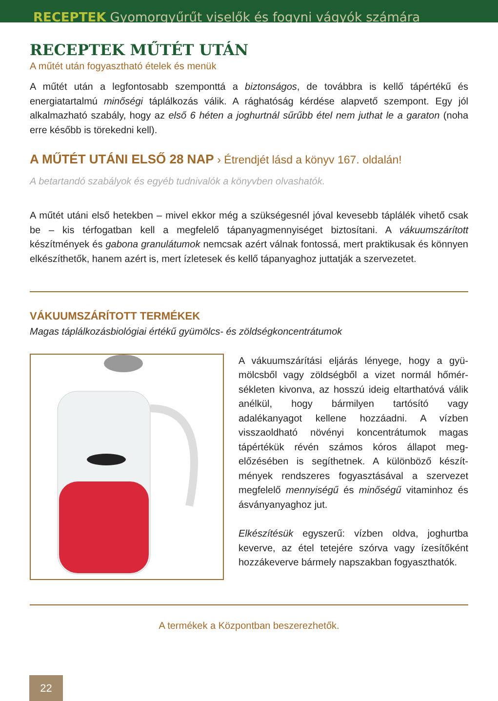RECEPTEK Gyomorgyűrűt viselők és fogyni vágyók számára
RECEPTEK MŰTÉT UTÁN
A műtét után fogyasztható ételek és menük
A műtét után a legfontosabb szemponttá a biztonságos, de továbbra is kellő tápértékű és energiatartalmú minőségi táplálkozás válik. A rághatóság kérdése alapvető szempont. Egy jól alkalmazható szabály, hogy az első 6 héten a joghurtnál sűrűbb étel nem juthat le a garaton (noha erre később is törekedni kell).
A MŰTÉT UTÁNI ELSŐ 28 NAP › Étrendjét lásd a könyv 167. oldalán!
A betartandó szabályok és egyéb tudnivalók a könyvben olvashatók.
A műtét utáni első hetekben – mivel ekkor még a szükségesnél jóval kevesebb táplálék vihető csak be – kis térfogatban kell a megfelelő tápanyagmennyiséget biztosítani. A vákuum­szárított készítmények és gabona granulátumok nemcsak azért válnak fontossá, mert praktikusak és könnyen elkészíthetők, hanem azért is, mert ízletesek és kellő tápanyaghoz juttatják a szervezetet.
VÁKUUMSZÁRÍTOTT TERMÉKEK
Magas táplálkozásbiológiai értékű gyümölcs- és zöldségkoncentrátumok
A vákuumszárítási eljárás lényege, hogy a gyü­mölcsből vagy zöldségből a vizet normál hőmér­sékleten kivonva, az hosszú ideig eltarthatóvá válik anélkül, hogy bármilyen tartósító vagy adalékanyagot kellene hozzáadni. A vízben visszaoldható növényi koncentrátumok magas tápértékük révén számos kóros állapot meg­előzésében is segíthetnek. A különböző készít­mények rendszeres fogyasztásával a szervezet megfelelő mennyiségű és minőségű vitaminhoz és ásványanyaghoz jut.
Elkészítésük egyszerű: vízben oldva, joghurtba keverve, az étel tetejére szórva vagy ízesítőként hozzákeverve bármely napszakban fogyaszt­hatók.
A termékek a Központban beszerezhetők.
22